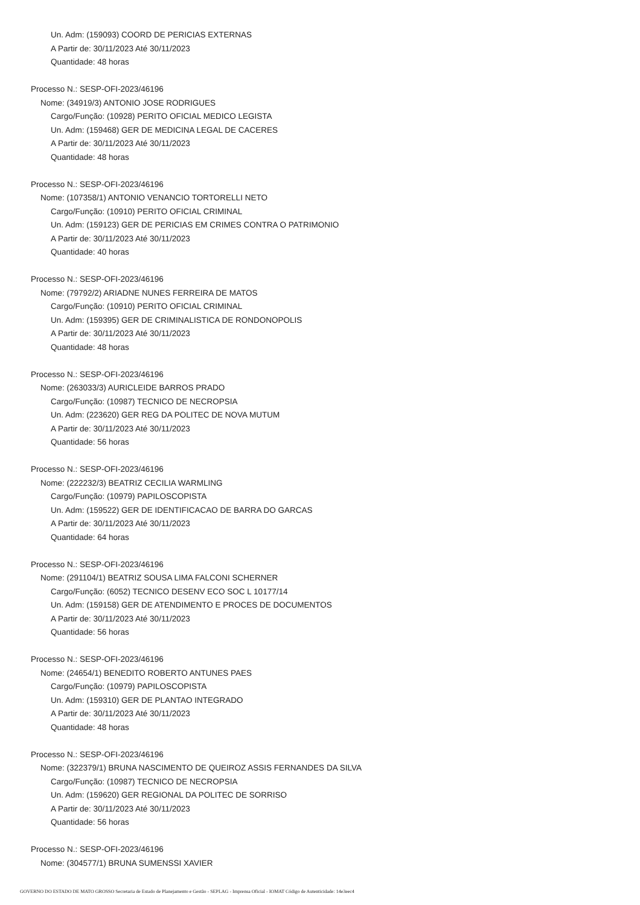Un. Adm: (159093) COORD DE PERICIAS EXTERNAS
A Partir de: 30/11/2023 Até 30/11/2023
Quantidade: 48 horas
Processo N.: SESP-OFI-2023/46196
Nome: (34919/3) ANTONIO JOSE RODRIGUES
Cargo/Função: (10928) PERITO OFICIAL MEDICO LEGISTA
Un. Adm: (159468) GER DE MEDICINA LEGAL DE CACERES
A Partir de: 30/11/2023 Até 30/11/2023
Quantidade: 48 horas
Processo N.: SESP-OFI-2023/46196
Nome: (107358/1) ANTONIO VENANCIO TORTORELLI NETO
Cargo/Função: (10910) PERITO OFICIAL CRIMINAL
Un. Adm: (159123) GER DE PERICIAS EM CRIMES CONTRA O PATRIMONIO
A Partir de: 30/11/2023 Até 30/11/2023
Quantidade: 40 horas
Processo N.: SESP-OFI-2023/46196
Nome: (79792/2) ARIADNE NUNES FERREIRA DE MATOS
Cargo/Função: (10910) PERITO OFICIAL CRIMINAL
Un. Adm: (159395) GER DE CRIMINALISTICA DE RONDONOPOLIS
A Partir de: 30/11/2023 Até 30/11/2023
Quantidade: 48 horas
Processo N.: SESP-OFI-2023/46196
Nome: (263033/3) AURICLEIDE BARROS PRADO
Cargo/Função: (10987) TECNICO DE NECROPSIA
Un. Adm: (223620) GER REG DA POLITEC DE NOVA MUTUM
A Partir de: 30/11/2023 Até 30/11/2023
Quantidade: 56 horas
Processo N.: SESP-OFI-2023/46196
Nome: (222232/3) BEATRIZ CECILIA WARMLING
Cargo/Função: (10979) PAPILOSCOPISTA
Un. Adm: (159522) GER DE IDENTIFICACAO DE BARRA DO GARCAS
A Partir de: 30/11/2023 Até 30/11/2023
Quantidade: 64 horas
Processo N.: SESP-OFI-2023/46196
Nome: (291104/1) BEATRIZ SOUSA LIMA FALCONI SCHERNER
Cargo/Função: (6052) TECNICO DESENV ECO SOC L 10177/14
Un. Adm: (159158) GER DE ATENDIMENTO E PROCES DE DOCUMENTOS
A Partir de: 30/11/2023 Até 30/11/2023
Quantidade: 56 horas
Processo N.: SESP-OFI-2023/46196
Nome: (24654/1) BENEDITO ROBERTO ANTUNES PAES
Cargo/Função: (10979) PAPILOSCOPISTA
Un. Adm: (159310) GER DE PLANTAO INTEGRADO
A Partir de: 30/11/2023 Até 30/11/2023
Quantidade: 48 horas
Processo N.: SESP-OFI-2023/46196
Nome: (322379/1) BRUNA NASCIMENTO DE QUEIROZ ASSIS FERNANDES DA SILVA
Cargo/Função: (10987) TECNICO DE NECROPSIA
Un. Adm: (159620) GER REGIONAL DA POLITEC DE SORRISO
A Partir de: 30/11/2023 Até 30/11/2023
Quantidade: 56 horas
Processo N.: SESP-OFI-2023/46196
Nome: (304577/1) BRUNA SUMENSSI XAVIER
GOVERNO DO ESTADO DE MATO GROSSO Secretaria de Estado de Planejamento e Gestão - SEPLAG - Imprensa Oficial - IOMAT Código de Autenticidade: 14e3eec4